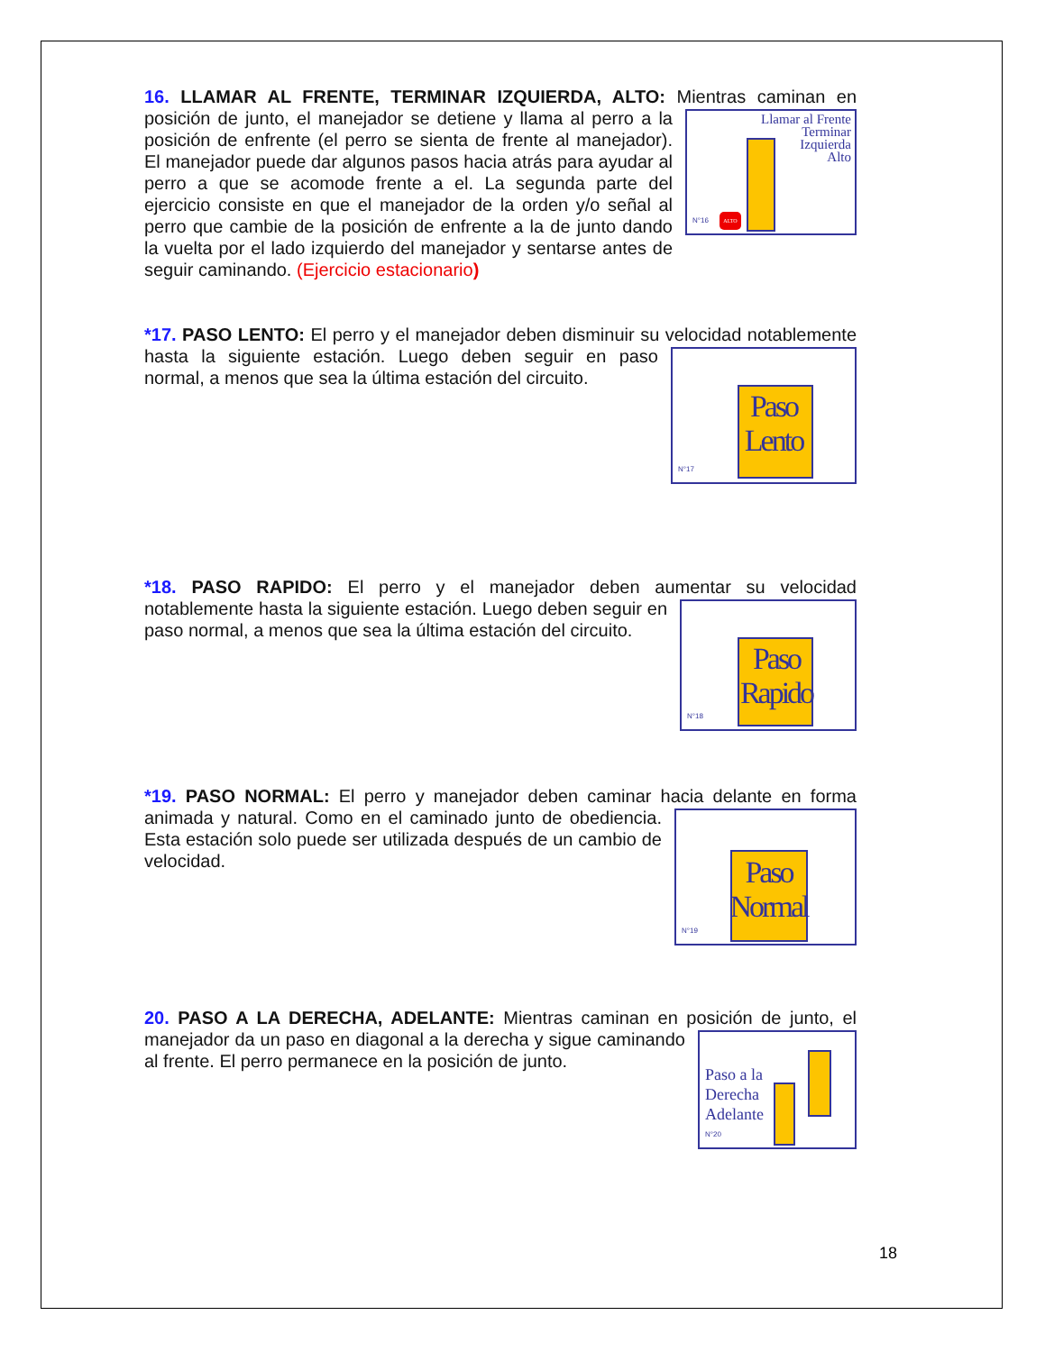16. LLAMAR AL FRENTE, TERMINAR IZQUIERDA, ALTO: Mientras caminan en
Llamar al Frente
Terminar
Izquierda
Alto
ALTO
N°16
posición de junto, el manejador se detiene y llama al perro a la posición de enfrente (el perro se sienta de frente al manejador). El manejador puede dar algunos pasos hacia atrás para ayudar al perro a que se acomode frente a el. La segunda parte del ejercicio consiste en que el manejador de la orden y/o señal al perro que cambie de la posición de enfrente a la de junto dando la vuelta por el lado izquierdo del manejador y sentarse antes de seguir caminando. (Ejercicio estacionario)
*17. PASO LENTO: El perro y el manejador deben disminuir su velocidad
Paso
Lento
N°17
notablemente hasta la siguiente estación. Luego deben seguir en paso normal, a menos que sea la última estación del circuito.
*18. PASO RAPIDO: El perro y el manejador deben aumentar su velocidad
Paso
Rapido
N°18
notablemente hasta la siguiente estación. Luego deben seguir en paso normal, a menos que sea la última estación del circuito.
*19. PASO NORMAL: El perro y manejador deben caminar hacia delante en forma
Paso
Normal
N°19
animada y natural. Como en el caminado junto de obediencia. Esta estación solo puede ser utilizada después de un cambio de velocidad.
20. PASO A LA DERECHA, ADELANTE: Mientras caminan en posición de junto, el
Paso a la
Derecha
Adelante
N°20
manejador da un paso en diagonal a la derecha y sigue caminando al frente. El perro permanece en la posición de junto.
18